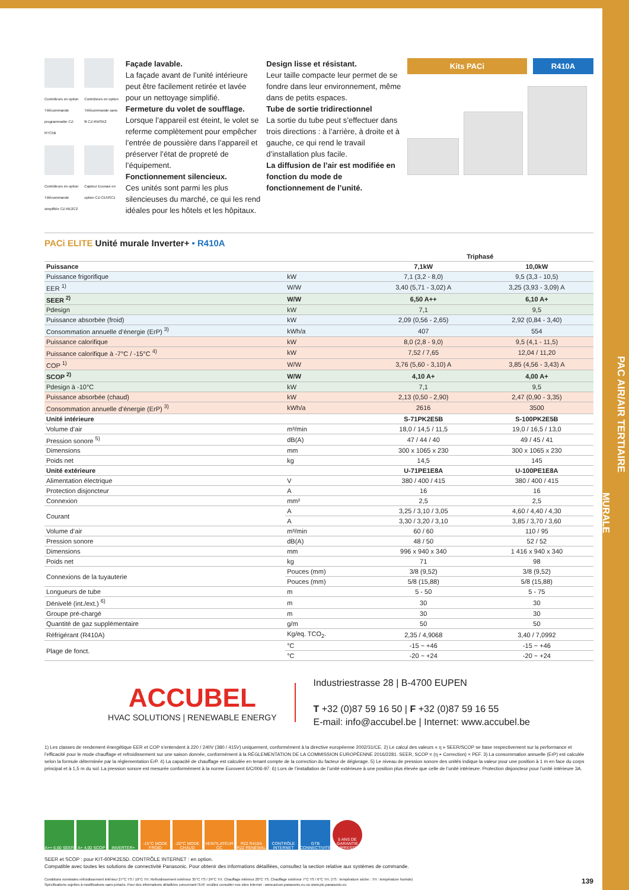PAC AIR/AIR TERTIAIRE
MURALE
Contrôleurs en option Télécommande programmable CZ-RTC5B
Contrôleurs en option Télécommande sans fil CZ-RWSK2
Contrôleurs en option Télécommande simplifiée CZ-RE2C2
Capteur Econavi en option CZ-CENSC1
Façade lavable.
La façade avant de l’unité intérieure peut être facilement retirée et lavée pour un nettoyage simplifié.
Fermeture du volet de soufflage.
Lorsque l’appareil est éteint, le volet se referme complètement pour empêcher l’entrée de poussière dans l’appareil et préserver l’état de propreté de l’équipement.
Fonctionnement silencieux.
Ces unités sont parmi les plus silencieuses du marché, ce qui les rend idéales pour les hôtels et les hôpitaux.
Design lisse et résistant.
Leur taille compacte leur permet de se fondre dans leur environnement, même dans de petits espaces.
Tube de sortie tridirectionnel
La sortie du tube peut s’effectuer dans trois directions : à l’arrière, à droite et à gauche, ce qui rend le travail d’installation plus facile.
La diffusion de l’air est modifiée en fonction du mode de fonctionnement de l’unité.
Kits PACi R410A
PACi ELITE Unité murale Inverter+ • R410A
| | | Triphasé | |
| --- | --- | --- | --- |
| Puissance | | 7,1kW | 10,0kW |
| Puissance frigorifique | kW | 7,1 (3,2 - 8,0) | 9,5 (3,3 - 10,5) |
| EER <sup>1)</sup> | W/W | 3,40 (5,71 - 3,02) A | 3,25 (3,93 - 3,09) A |
| SEER <sup>2)</sup> | W/W | 6,50 A++ | 6,10 A+ |
| Pdesign | kW | 7,1 | 9,5 |
| Puissance absorbée (froid) | kW | 2,09 (0,56 - 2,65) | 2,92 (0,84 - 3,40) |
| Consommation annuelle d’énergie (ErP) <sup>3)</sup> | kWh/a | 407 | 554 |
| Puissance calorifique | kW | 8,0 (2,8 - 9,0) | 9,5 (4,1 - 11,5) |
| Puissance calorifique à -7°C / -15°C <sup>4)</sup> | kW | 7,52 / 7,65 | 12,04 / 11,20 |
| COP <sup>1)</sup> | W/W | 3,76 (5,60 - 3,10) A | 3,85 (4,56 - 3,43) A |
| SCOP <sup>2)</sup> | W/W | 4,10 A+ | 4,00 A+ |
| Pdesign à -10°C | kW | 7,1 | 9,5 |
| Puissance absorbée (chaud) | kW | 2,13 (0,50 - 2,90) | 2,47 (0,90 - 3,35) |
| Consommation annuelle d’énergie (ErP) <sup>3)</sup> | kWh/a | 2616 | 3500 |
| Unité intérieure | | S-71PK2E5B | S-100PK2E5B |
| Volume d’air | m³/min | 18,0 / 14,5 / 11,5 | 19,0 / 16,5 / 13,0 |
| Pression sonore <sup>5)</sup> | dB(A) | 47 / 44 / 40 | 49 / 45 / 41 |
| Dimensions | mm | 300 x 1065 x 230 | 300 x 1065 x 230 |
| Poids net | kg | 14,5 | 145 |
| Unité extérieure | | U-71PE1E8A | U-100PE1E8A |
| Alimentation électrique | V | 380 / 400 / 415 | 380 / 400 / 415 |
| Protection disjoncteur | A | 16 | 16 |
| Connexion | mm² | 2,5 | 2,5 |
| Courant | A | 3,25 / 3,10 / 3,05 | 4,60 / 4,40 / 4,30 |
| | A | 3,30 / 3,20 / 3,10 | 3,85 / 3,70 / 3,60 |
| Volume d’air | m³/min | 60 / 60 | 110 / 95 |
| Pression sonore | dB(A) | 48 / 50 | 52 / 52 |
| Dimensions | mm | 996 x 940 x 340 | 1 416 x 940 x 340 |
| Poids net | kg | 71 | 98 |
| Connexions de la tuyauterie | Pouces (mm) | 3/8 (9,52) | 3/8 (9,52) |
| | Pouces (mm) | 5/8 (15,88) | 5/8 (15,88) |
| Longueurs de tube | m | 5 - 50 | 5 - 75 |
| Dénivelé (int./ext.) <sup>6)</sup> | m | 30 | 30 |
| Groupe pré-chargé | m | 30 | 30 |
| Quantité de gaz supplémentaire | g/m | 50 | 50 |
| Réfrigérant (R410A) | Kg/eq. TCO<sub>2</sub>. | 2,35 / 4,9068 | 3,40 / 7,0992 |
| Plage de fonct. | °C | -15 ~ +46 | -15 ~ +46 |
| | °C | -20 ~ +24 | -20 ~ +24 |
ACCUBEL
HVAC SOLUTIONS | RENEWABLE ENERGY
Industriestrasse 28 | B-4700 EUPEN
T +32 (0)87 59 16 50 | F +32 (0)87 59 16 55
E-mail: info@accubel.be | Internet: www.accubel.be
1) Les classes de rendement énergétique EER et COP s’entendent à 220 / 240V (380 / 415V) uniquement, conformément à la directive européenne 2002/31/CE. 2) Le calcul des valeurs « η » SEER/SCOP se base respectivement sur la performance et l’efficacité pour le mode chauffage et refroidissement sur une saison donnée, conformément à la RÉGLEMENTATION DE LA COMMISSION EUROPÉENNE 2016/2281. SEER, SCOP = (η + Correction) × PEF. 3) La consommation annuelle (ErP) est calculée selon la formule déterminée par la réglementation ErP. 4) La capacité de chauffage est calculée en tenant compte de la correction du facteur de dégivrage. 5) Le niveau de pression sonore des unités indique la valeur pour une position à 1 m en face du corps principal et à 1,5 m du sol. La pression sonore est mesurée conformément à la norme Eurovent 6/C/006-97. 6) Lors de l’installation de l’unité extérieure à une position plus élevée que celle de l’unité intérieure. Protection disjoncteur pour l’unité intérieure 3A.
A++ 6,60 SEER
A+ 4,00 SCOP
INVERTER+ -15°C MODE FROID
-20°C MODE CHAUD
VENTILATEUR CC
R22 R410A R22 RENEWAL
CONTRÔLE INTERNET
GTB CONNECTIVITÉ
5 ANS DE GARANTIE COMPRESSEUR
SEER et SCOP : pour KIT-60PK2E5D. CONTRÔLE INTERNET : en option.
Compatible avec toutes les solutions de connectivité Panasonic. Pour obtenir des informations détaillées, consultez la section relative aux systèmes de commande.
Conditions nominales refroidissement intérieur 27°C TS / 19°C TH. Refroidissement extérieur 35°C TS / 24°C TH. Chauffage intérieur 20°C TS. Chauffage extérieur 7°C TS / 6°C TH. (TS : température sèche ; TH : température humide)
Spécifications sujettes à modifications sans préavis. Pour des informations détaillées concernant l’ErP, veuillez consulter nos sites Internet : www.aircon.panasonic.eu ou www.ptc.panasonic.eu
139